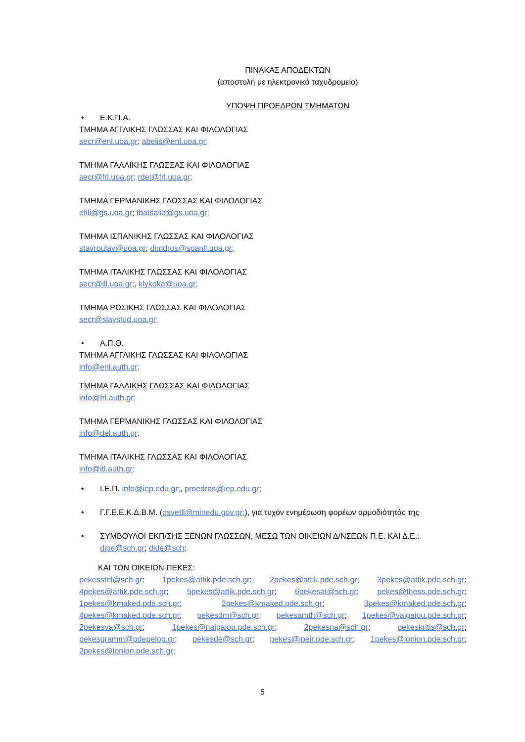ΠΙΝΑΚΑΣ ΑΠΟΔΕΚΤΩΝ
(αποστολή με ηλεκτρονικό ταχυδρομείο)
ΥΠΟΨΗ ΠΡΟΕΔΡΩΝ ΤΜΗΜΑΤΩΝ
• Ε.Κ.Π.Α.
ΤΜΗΜΑ ΑΓΓΛΙΚΗΣ ΓΛΩΣΣΑΣ ΚΑΙ ΦΙΛΟΛΟΓΙΑΣ
secr@enl.uoa.gr; abelis@enl.uoa.gr;
ΤΜΗΜΑ ΓΑΛΛΙΚΗΣ ΓΛΩΣΣΑΣ ΚΑΙ ΦΙΛΟΛΟΓΙΑΣ
secr@frl.uoa.gr; rdel@frl.uoa.gr;
ΤΜΗΜΑ ΓΕΡΜΑΝΙΚΗΣ ΓΛΩΣΣΑΣ ΚΑΙ ΦΙΛΟΛΟΓΙΑΣ
efili@gs.uoa.gr; fbatsalia@gs.uoa.gr;
ΤΜΗΜΑ ΙΣΠΑΝΙΚΗΣ ΓΛΩΣΣΑΣ ΚΑΙ ΦΙΛΟΛΟΓΙΑΣ
stavroulav@uoa.gr; dimdros@spanll.uoa.gr;
ΤΜΗΜΑ ΙΤΑΛΙΚΗΣ ΓΛΩΣΣΑΣ ΚΑΙ ΦΙΛΟΛΟΓΙΑΣ
secr@ill.uoa.gr;, klykoka@uoa.gr;
ΤΜΗΜΑ ΡΩΣΙΚΗΣ ΓΛΩΣΣΑΣ ΚΑΙ ΦΙΛΟΛΟΓΙΑΣ
secr@slavstud.uoa.gr;
• Α.Π.Θ.
ΤΜΗΜΑ ΑΓΓΛΙΚΗΣ ΓΛΩΣΣΑΣ ΚΑΙ ΦΙΛΟΛΟΓΙΑΣ
info@enl.auth.gr;
ΤΜΗΜΑ ΓΑΛΛΙΚΗΣ ΓΛΩΣΣΑΣ ΚΑΙ ΦΙΛΟΛΟΓΙΑΣ
info@frl.auth.gr;
ΤΜΗΜΑ ΓΕΡΜΑΝΙΚΗΣ ΓΛΩΣΣΑΣ ΚΑΙ ΦΙΛΟΛΟΓΙΑΣ
info@del.auth.gr;
ΤΜΗΜΑ ΙΤΑΛΙΚΗΣ ΓΛΩΣΣΑΣ ΚΑΙ ΦΙΛΟΛΟΓΙΑΣ
info@itl.auth.gr;
• Ι.Ε.Π. info@iep.edu.gr;, proedros@iep.edu.gr;
• Γ.Γ.Ε.Ε.Κ.Δ.Β.Μ. (gsvetll@minedu.gov.gr;), για τυχόν ενημέρωση φορέων αρμοδιότητάς της
• ΣΥΜΒΟΥΛΟΙ ΕΚΠ/ΣΗΣ ΞΕΝΩΝ ΓΛΩΣΣΩΝ, ΜΕΣΩ ΤΩΝ ΟΙΚΕΙΩΝ Δ/ΝΣΕΩΝ Π.Ε. ΚΑΙ Δ.Ε.:
dipe@sch.gr; dide@sch;
ΚΑΙ ΤΩΝ ΟΙΚΕΙΩΝ ΠΕΚΕΣ:
pekesstel@sch.gr; 1pekes@attik.pde.sch.gr; 2pekes@attik.pde.sch.gr; 3pekes@attik.pde.sch.gr; 4pekes@attik.pde.sch.gr; 5pekes@attik.pde.sch.gr; 6pekesat@sch.gr; pekes@thess.pde.sch.gr; 1pekes@kmaked.pde.sch.gr; 2pekes@kmaked.pde.sch.gr; 3pekes@kmaked.pde.sch.gr; 4pekes@kmaked.pde.sch.gr; pekesdm@sch.gr; pekesamth@sch.gr; 1pekes@vaigaiou.pde.sch.gr; 2pekesva@sch.gr; 1pekes@naigaiou.pde.sch.gr; 2pekesna@sch.gr; pekeskritis@sch.gr; pekesgramm@pdepelop.gr; pekesde@sch.gr; pekes@ipeir.pde.sch.gr; 1pekes@ionion.pde.sch.gr; 2pekes@ionion.pde.sch.gr;
5